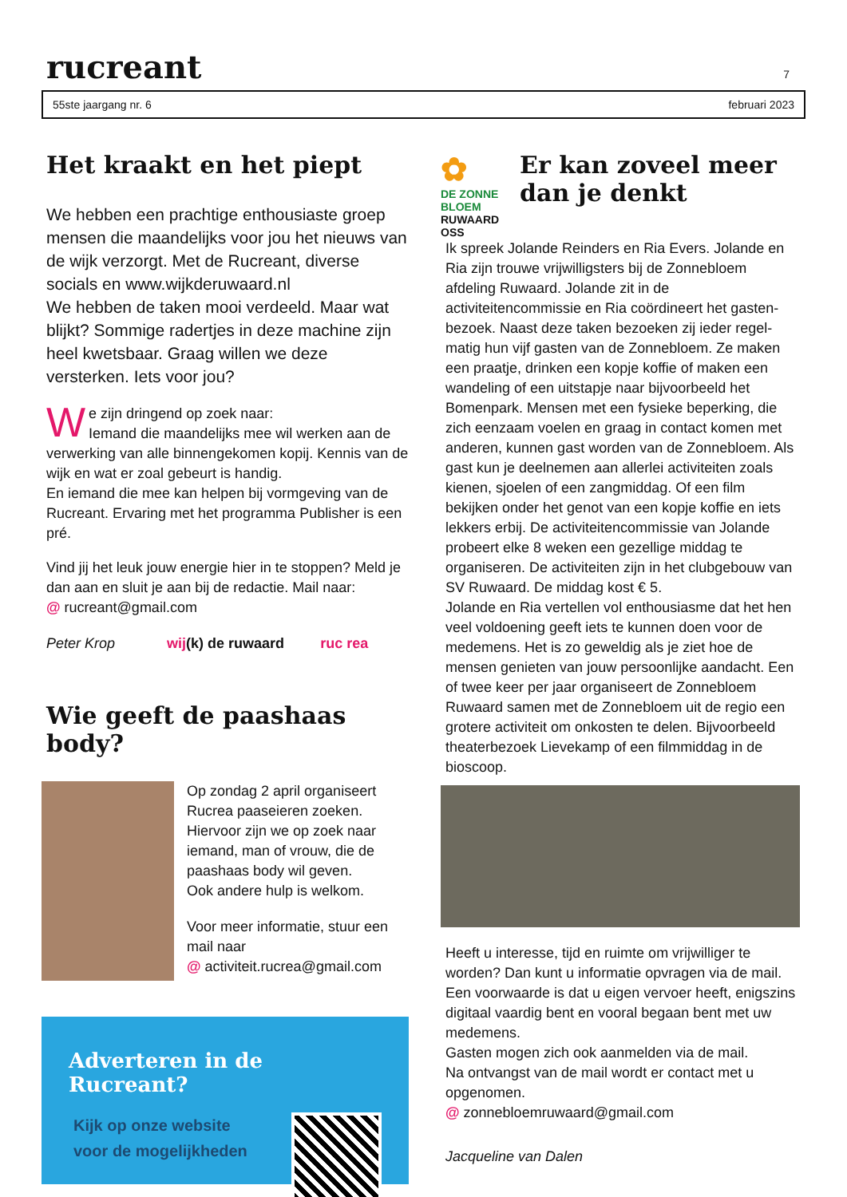rucreant
7
55ste jaargang nr. 6 februari 2023
Het kraakt en het piept
We hebben een prachtige enthousiaste groep mensen die maandelijks voor jou het nieuws van de wijk verzorgt. Met de Rucreant, diverse socials en www.wijkderuwaard.nl
We hebben de taken mooi verdeeld. Maar wat blijkt? Sommige radertjes in deze machine zijn heel kwetsbaar. Graag willen we deze versterken. Iets voor jou?
We zijn dringend op zoek naar:
Iemand die maandelijks mee wil werken aan de verwerking van alle binnengekomen kopij. Kennis van de wijk en wat er zoal gebeurt is handig.
En iemand die mee kan helpen bij vormgeving van de Rucreant. Ervaring met het programma Publisher is een pré.
Vind jij het leuk jouw energie hier in te stoppen? Meld je dan aan en sluit je aan bij de redactie. Mail naar:
@ rucreant@gmail.com
Peter Krop wij(k) de ruwaard ruc rea
Wie geeft de paashaas body?
Op zondag 2 april organiseert Rucrea paaseieren zoeken. Hiervoor zijn we op zoek naar iemand, man of vrouw, die de paashaas body wil geven.
Ook andere hulp is welkom.
Voor meer informatie, stuur een mail naar
@ activiteit.rucrea@gmail.com
Adverteren in de Rucreant?
Kijk op onze website
voor de mogelijkheden
✿
DE ZONNE BLOEM
RUWAARD OSS
Er kan zoveel meer dan je denkt
Ik spreek Jolande Reinders en Ria Evers. Jolande en Ria zijn trouwe vrijwilligsters bij de Zonnebloem afdeling Ruwaard. Jolande zit in de activiteitencommissie en Ria coördineert het gasten-bezoek. Naast deze taken bezoeken zij ieder regel-matig hun vijf gasten van de Zonnebloem. Ze maken een praatje, drinken een kopje koffie of maken een wandeling of een uitstapje naar bijvoorbeeld het Bomenpark. Mensen met een fysieke beperking, die zich eenzaam voelen en graag in contact komen met anderen, kunnen gast worden van de Zonnebloem. Als gast kun je deelnemen aan allerlei activiteiten zoals kienen, sjoelen of een zangmiddag. Of een film bekijken onder het genot van een kopje koffie en iets lekkers erbij. De activiteitencommissie van Jolande probeert elke 8 weken een gezellige middag te organiseren. De activiteiten zijn in het clubgebouw van SV Ruwaard. De middag kost € 5.
Jolande en Ria vertellen vol enthousiasme dat het hen veel voldoening geeft iets te kunnen doen voor de medemens. Het is zo geweldig als je ziet hoe de mensen genieten van jouw persoonlijke aandacht. Een of twee keer per jaar organiseert de Zonnebloem Ruwaard samen met de Zonnebloem uit de regio een grotere activiteit om onkosten te delen. Bijvoorbeeld theaterbezoek Lievekamp of een filmmiddag in de bioscoop.
Heeft u interesse, tijd en ruimte om vrijwilliger te worden? Dan kunt u informatie opvragen via de mail. Een voorwaarde is dat u eigen vervoer heeft, enigszins digitaal vaardig bent en vooral begaan bent met uw medemens.
Gasten mogen zich ook aanmelden via de mail.
Na ontvangst van de mail wordt er contact met u opgenomen.
@ zonnebloemruwaard@gmail.com
Jacqueline van Dalen